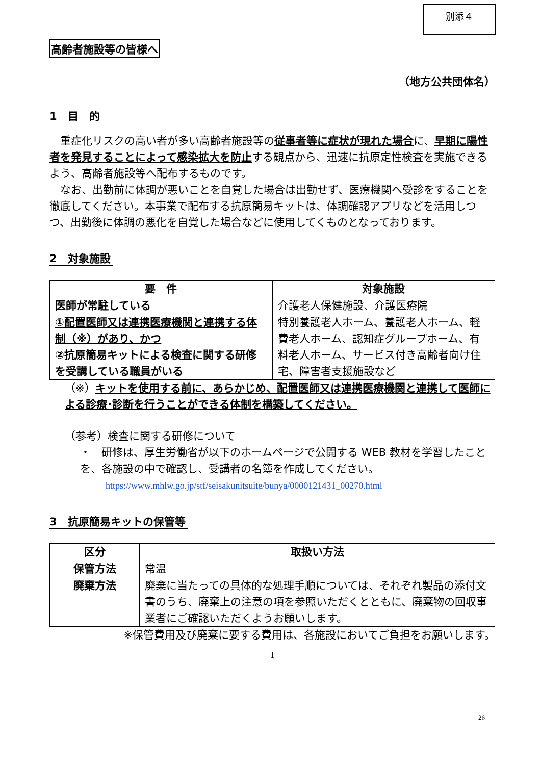別添４
高齢者施設等の皆様へ
（地方公共団体名）
1　目　的
　重症化リスクの高い者が多い高齢者施設等の従事者等に症状が現れた場合に、早期に陽性者を発見することによって感染拡大を防止する観点から、迅速に抗原定性検査を実施できるよう、高齢者施設等へ配布するものです。
　なお、出勤前に体調が悪いことを自覚した場合は出勤せず、医療機関へ受診をすることを徹底してください。本事業で配布する抗原簡易キットは、体調確認アプリなどを活用しつつ、出勤後に体調の悪化を自覚した場合などに使用してくものとなっております。
2　対象施設
| 要 件 | 対象施設 |
| --- | --- |
| 医師が常駐している | 介護老人保健施設、介護医療院 |
| ①配置医師又は連携医療機関と連携する体制（※）があり、かつ ②抗原簡易キットによる検査に関する研修を受講している職員がいる | 特別養護老人ホーム、養護老人ホーム、軽費老人ホーム、認知症グループホーム、有料老人ホーム、サービス付き高齢者向け住宅、障害者支援施設など |
（※）キットを使用する前に、あらかじめ、配置医師又は連携医療機関と連携して医師による診療･診断を行うことができる体制を構築してください。
（参考）検査に関する研修について
・　研修は、厚生労働省が以下のホームページで公開する WEB 教材を学習したことを、各施設の中で確認し、受講者の名簿を作成してください。
https://www.mhlw.go.jp/stf/seisakunitsuite/bunya/0000121431_00270.html
3　抗原簡易キットの保管等
| 区分 | 取扱い方法 |
| --- | --- |
| 保管方法 | 常温 |
| 廃棄方法 | 廃棄に当たっての具体的な処理手順については、それぞれ製品の添付文書のうち、廃棄上の注意の項を参照いただくとともに、廃棄物の回収事業者にご確認いただくようお願いします。 |
※保管費用及び廃棄に要する費用は、各施設においてご負担をお願いします。
1
26